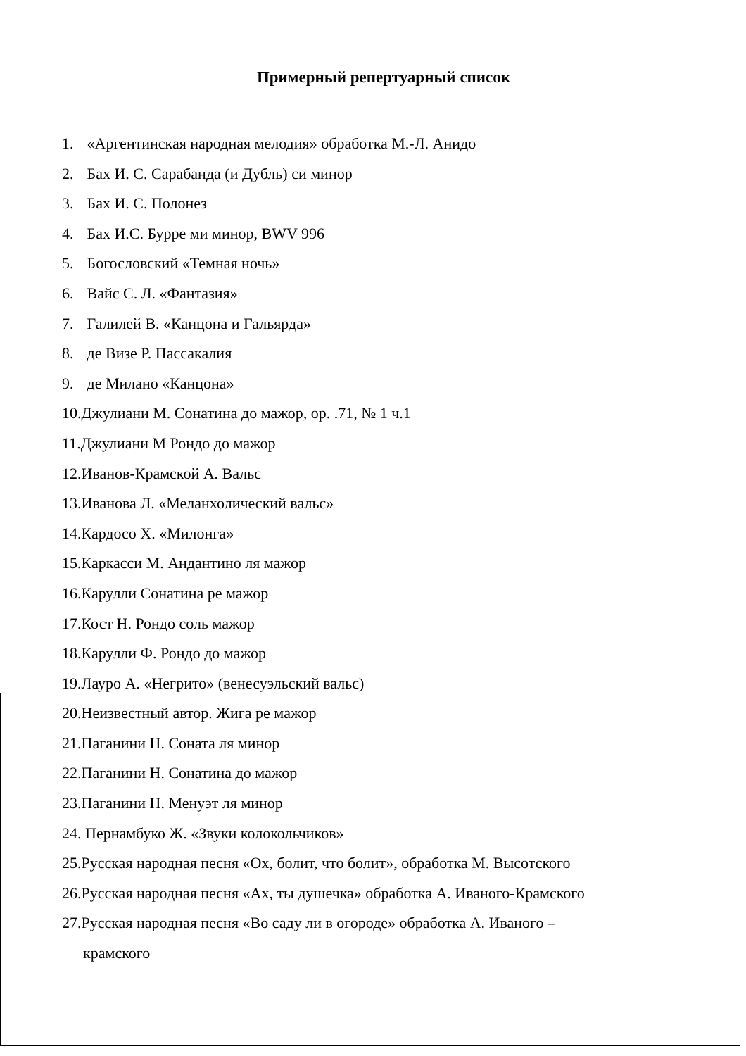Примерный репертуарный список
1. «Аргентинская народная мелодия» обработка М.-Л. Анидо
2. Бах И. С. Сарабанда (и Дубль) си минор
3. Бах И. С. Полонез
4. Бах И.С. Бурре ми минор, BWV 996
5. Богословский «Темная ночь»
6. Вайс С. Л. «Фантазия»
7. Галилей В. «Канцона и Гальярда»
8. де Визе Р. Пассакалия
9. де Милано «Канцона»
10.Джулиани М. Сонатина до мажор, ор. .71, № 1 ч.1
11.Джулиани М Рондо до мажор
12.Иванов-Крамской А. Вальс
13.Иванова Л. «Меланхолический вальс»
14.Кардосо Х. «Милонга»
15.Каркасси М. Андантино ля мажор
16.Карулли Сонатина ре мажор
17.Кост Н. Рондо соль мажор
18.Карулли Ф. Рондо до мажор
19.Лауро А. «Негрито» (венесуэльский вальс)
20.Неизвестный автор. Жига ре мажор
21.Паганини Н. Соната ля минор
22.Паганини Н. Сонатина до мажор
23.Паганини Н. Менуэт ля минор
24. Пернамбуко Ж. «Звуки колокольчиков»
25.Русская народная песня «Ох, болит, что болит», обработка М. Высотского
26.Русская народная песня «Ах, ты душечка» обработка А. Иваного-Крамского
27.Русская народная песня «Во саду ли в огороде» обработка А. Иваного –
крамского